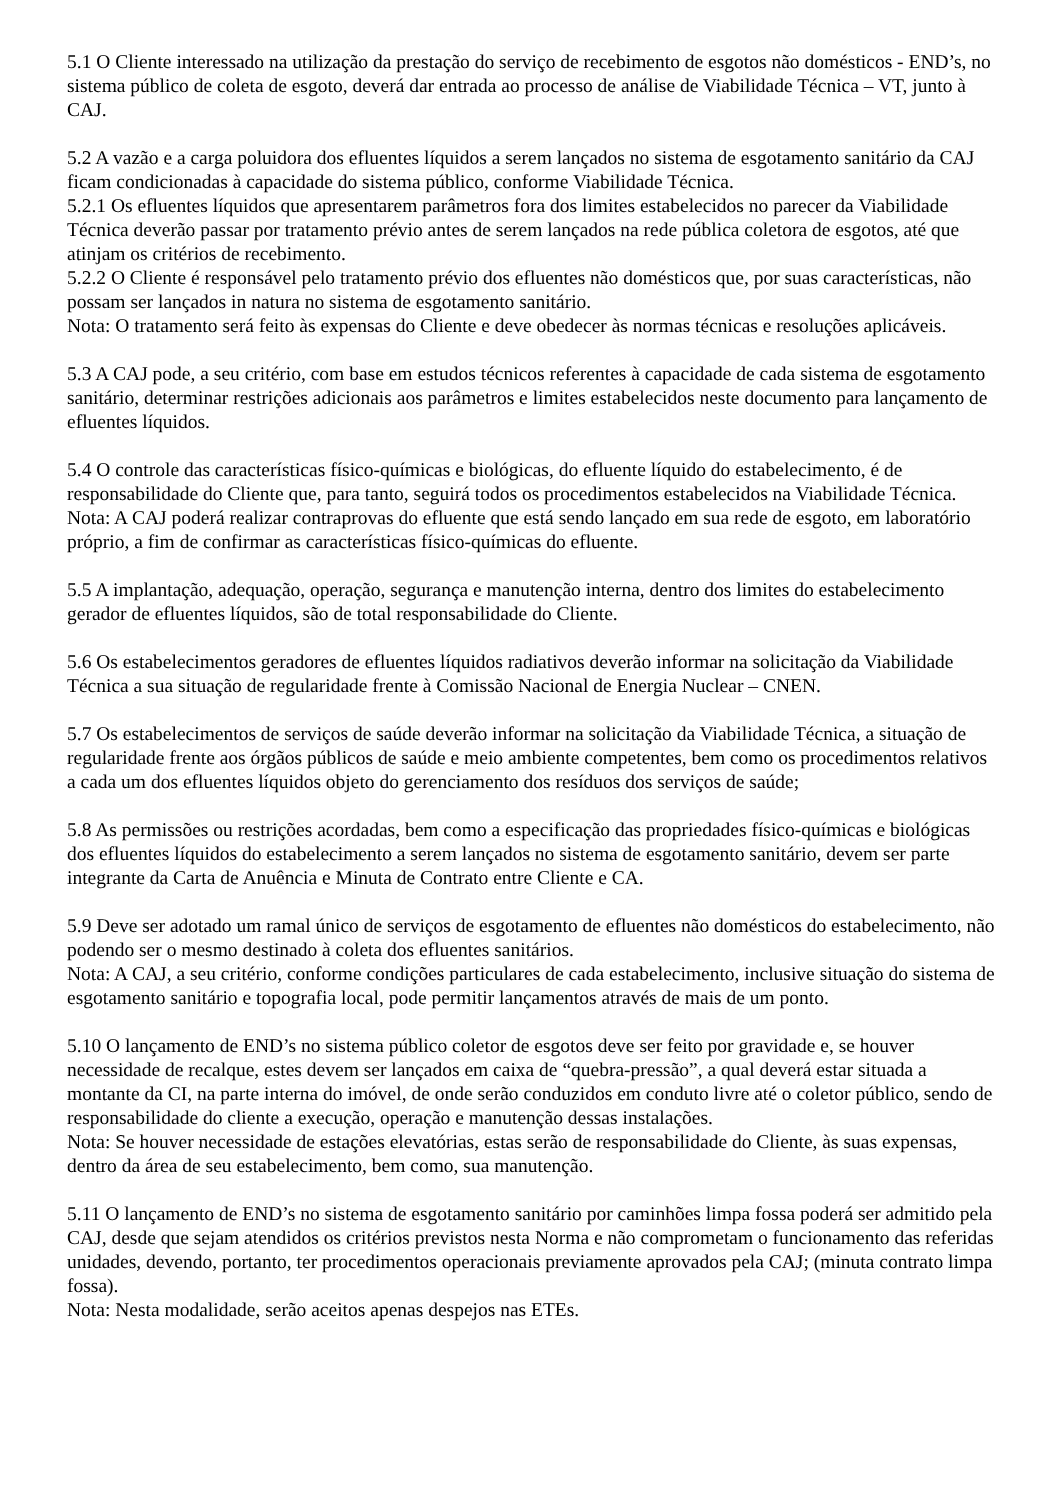5.1 O Cliente interessado na utilização da prestação do serviço de recebimento de esgotos não domésticos - END’s, no sistema público de coleta de esgoto, deverá dar entrada ao processo de análise de Viabilidade Técnica – VT, junto à CAJ.
5.2 A vazão e a carga poluidora dos efluentes líquidos a serem lançados no sistema de esgotamento sanitário da CAJ ficam condicionadas à capacidade do sistema público, conforme Viabilidade Técnica.
5.2.1 Os efluentes líquidos que apresentarem parâmetros fora dos limites estabelecidos no parecer da Viabilidade Técnica deverão passar por tratamento prévio antes de serem lançados na rede pública coletora de esgotos, até que atinjam os critérios de recebimento.
5.2.2 O Cliente é responsável pelo tratamento prévio dos efluentes não domésticos que, por suas características, não possam ser lançados in natura no sistema de esgotamento sanitário.
Nota: O tratamento será feito às expensas do Cliente e deve obedecer às normas técnicas e resoluções aplicáveis.
5.3 A CAJ pode, a seu critério, com base em estudos técnicos referentes à capacidade de cada sistema de esgotamento sanitário, determinar restrições adicionais aos parâmetros e limites estabelecidos neste documento para lançamento de efluentes líquidos.
5.4 O controle das características físico-químicas e biológicas, do efluente líquido do estabelecimento, é de responsabilidade do Cliente que, para tanto, seguirá todos os procedimentos estabelecidos na Viabilidade Técnica.
Nota: A CAJ poderá realizar contraprovas do efluente que está sendo lançado em sua rede de esgoto, em laboratório próprio, a fim de confirmar as características físico-químicas do efluente.
5.5 A implantação, adequação, operação, segurança e manutenção interna, dentro dos limites do estabelecimento gerador de efluentes líquidos, são de total responsabilidade do Cliente.
5.6 Os estabelecimentos geradores de efluentes líquidos radiativos deverão informar na solicitação da Viabilidade Técnica a sua situação de regularidade frente à Comissão Nacional de Energia Nuclear – CNEN.
5.7 Os estabelecimentos de serviços de saúde deverão informar na solicitação da Viabilidade Técnica, a situação de regularidade frente aos órgãos públicos de saúde e meio ambiente competentes, bem como os procedimentos relativos a cada um dos efluentes líquidos objeto do gerenciamento dos resíduos dos serviços de saúde;
5.8 As permissões ou restrições acordadas, bem como a especificação das propriedades físico-químicas e biológicas dos efluentes líquidos do estabelecimento a serem lançados no sistema de esgotamento sanitário, devem ser parte integrante da Carta de Anuência e Minuta de Contrato entre Cliente e CA.
5.9 Deve ser adotado um ramal único de serviços de esgotamento de efluentes não domésticos do estabelecimento, não podendo ser o mesmo destinado à coleta dos efluentes sanitários.
Nota: A CAJ, a seu critério, conforme condições particulares de cada estabelecimento, inclusive situação do sistema de esgotamento sanitário e topografia local, pode permitir lançamentos através de mais de um ponto.
5.10 O lançamento de END’s no sistema público coletor de esgotos deve ser feito por gravidade e, se houver necessidade de recalque, estes devem ser lançados em caixa de “quebra-pressão”, a qual deverá estar situada a montante da CI, na parte interna do imóvel, de onde serão conduzidos em conduto livre até o coletor público, sendo de responsabilidade do cliente a execução, operação e manutenção dessas instalações.
Nota: Se houver necessidade de estações elevatórias, estas serão de responsabilidade do Cliente, às suas expensas, dentro da área de seu estabelecimento, bem como, sua manutenção.
5.11 O lançamento de END’s no sistema de esgotamento sanitário por caminhões limpa fossa poderá ser admitido pela CAJ, desde que sejam atendidos os critérios previstos nesta Norma e não comprometam o funcionamento das referidas unidades, devendo, portanto, ter procedimentos operacionais previamente aprovados pela CAJ; (minuta contrato limpa fossa).
Nota: Nesta modalidade, serão aceitos apenas despejos nas ETEs.